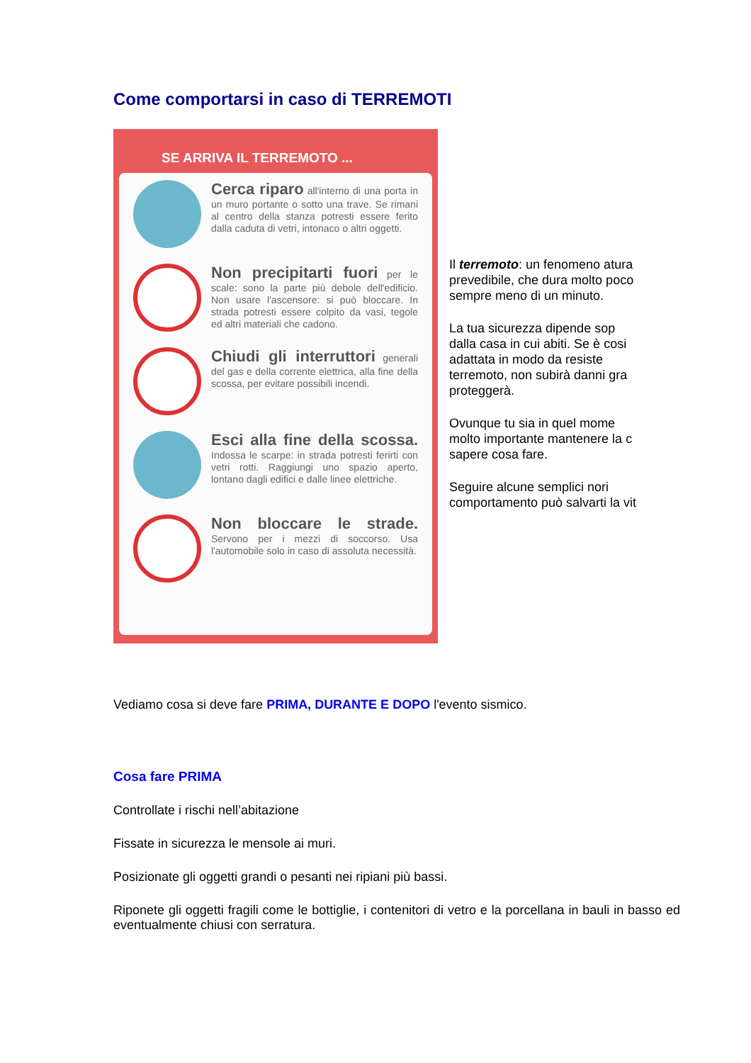Come comportarsi in caso di TERREMOTI
SE ARRIVA IL TERREMOTO ...
Cerca riparo all'interno di una porta in un muro portante o sotto una trave. Se rimani al centro della stanza potresti essere ferito dalla caduta di vetri, intonaco o altri oggetti.
Non precipitarti fuori per le scale: sono la parte più debole dell'edificio. Non usare l'ascensore: si può bloccare. In strada potresti essere colpito da vasi, tegole ed altri materiali che cadono.
Chiudi gli interruttori generali del gas e della corrente elettrica, alla fine della scossa, per evitare possibili incendi.
Esci alla fine della scossa. Indossa le scarpe: in strada potresti ferirti con vetri rotti. Raggiungi uno spazio aperto, lontano dagli edifici e dalle linee elettriche.
Non bloccare le strade. Servono per i mezzi di soccorso. Usa l'automobile solo in caso di assoluta necessità.
Il terremoto: un fenomeno atura
prevedibile, che dura molto poco
sempre meno di un minuto.
La tua sicurezza dipende sop
dalla casa in cui abiti. Se è cosi
adattata in modo da resiste
terremoto, non subirà danni gra
proteggerà.
Ovunque tu sia in quel mome
molto importante mantenere la c
sapere cosa fare.
Seguire alcune semplici nori
comportamento può salvarti la vit
Vediamo cosa si deve fare PRIMA, DURANTE E DOPO l'evento sismico.
Cosa fare PRIMA
Controllate i rischi nell’abitazione
Fissate in sicurezza le mensole ai muri.
Posizionate gli oggetti grandi o pesanti nei ripiani più bassi.
Riponete gli oggetti fragili come le bottiglie, i contenitori di vetro e la porcellana in bauli in basso ed eventualmente chiusi con serratura.